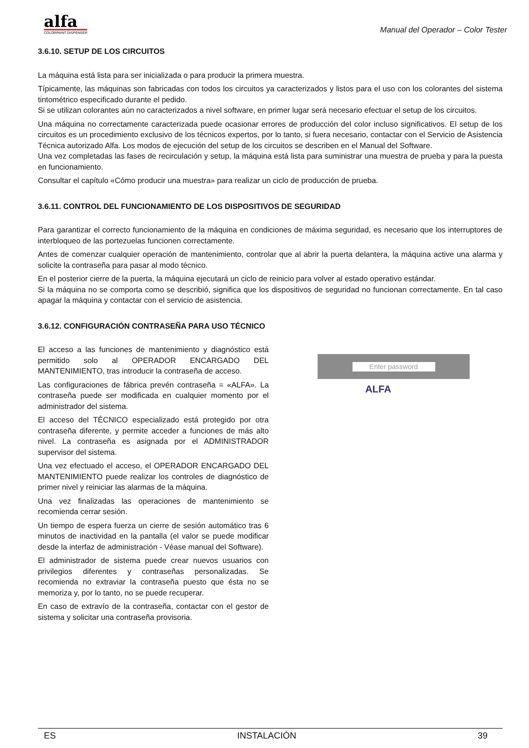alfa
COLORPAINT DISPENSER
Manual del Operador – Color Tester
3.6.10. SETUP DE LOS CIRCUITOS
La máquina está lista para ser inicializada o para producir la primera muestra.
Típicamente, las máquinas son fabricadas con todos los circuitos ya caracterizados y listos para el uso con los colorantes del sistema tintométrico especificado durante el pedido.
Si se utilizan colorantes aún no caracterizados a nivel software, en primer lugar será necesario efectuar el setup de los circuitos.
Una máquina no correctamente caracterizada puede ocasionar errores de producción del color incluso significativos. El setup de los circuitos es un procedimiento exclusivo de los técnicos expertos, por lo tanto, si fuera necesario, contactar con el Servicio de Asistencia Técnica autorizado Alfa. Los modos de ejecución del setup de los circuitos se describen en el Manual del Software.
Una vez completadas las fases de recirculación y setup, la máquina está lista para suministrar una muestra de prueba y para la puesta en funcionamiento.
Consultar el capítulo «Cómo producir una muestra» para realizar un ciclo de producción de prueba.
3.6.11. CONTROL DEL FUNCIONAMIENTO DE LOS DISPOSITIVOS DE SEGURIDAD
Para garantizar el correcto funcionamiento de la máquina en condiciones de máxima seguridad, es necesario que los interruptores de interbloqueo de las portezuelas funcionen correctamente.
Antes de comenzar cualquier operación de mantenimiento, controlar que al abrir la puerta delantera, la máquina active una alarma y solicite la contraseña para pasar al modo técnico.
En el posterior cierre de la puerta, la máquina ejecutará un ciclo de reinicio para volver al estado operativo estándar.
Si la máquina no se comporta como se describió, significa que los dispositivos de seguridad no funcionan correctamente. En tal caso apagar la máquina y contactar con el servicio de asistencia.
3.6.12. CONFIGURACIÓN CONTRASEÑA PARA USO TÉCNICO
El acceso a las funciones de mantenimiento y diagnóstico está permitido solo al OPERADOR ENCARGADO DEL MANTENIMIENTO, tras introducir la contraseña de acceso.
Las configuraciones de fábrica prevén contraseña = «ALFA». La contraseña puede ser modificada en cualquier momento por el administrador del sistema.
El acceso del TÉCNICO especializado está protegido por otra contraseña diferente, y permite acceder a funciones de más alto nivel. La contraseña es asignada por el ADMINISTRADOR supervisor del sistema.
Una vez efectuado el acceso, el OPERADOR ENCARGADO DEL MANTENIMIENTO puede realizar los controles de diagnóstico de primer nivel y reiniciar las alarmas de la máquina.
Una vez finalizadas las operaciones de mantenimiento se recomienda cerrar sesión.
Un tiempo de espera fuerza un cierre de sesión automático tras 6 minutos de inactividad en la pantalla (el valor se puede modificar desde la interfaz de administración - Véase manual del Software).
El administrador de sistema puede crear nuevos usuarios con privilegios diferentes y contraseñas personalizadas. Se recomienda no extraviar la contraseña puesto que ésta no se memoriza y, por lo tanto, no se puede recuperar.
En caso de extravío de la contraseña, contactar con el gestor de sistema y solicitar una contraseña provisoria.
Enter password
ALFA
ES INSTALACIÓN 39